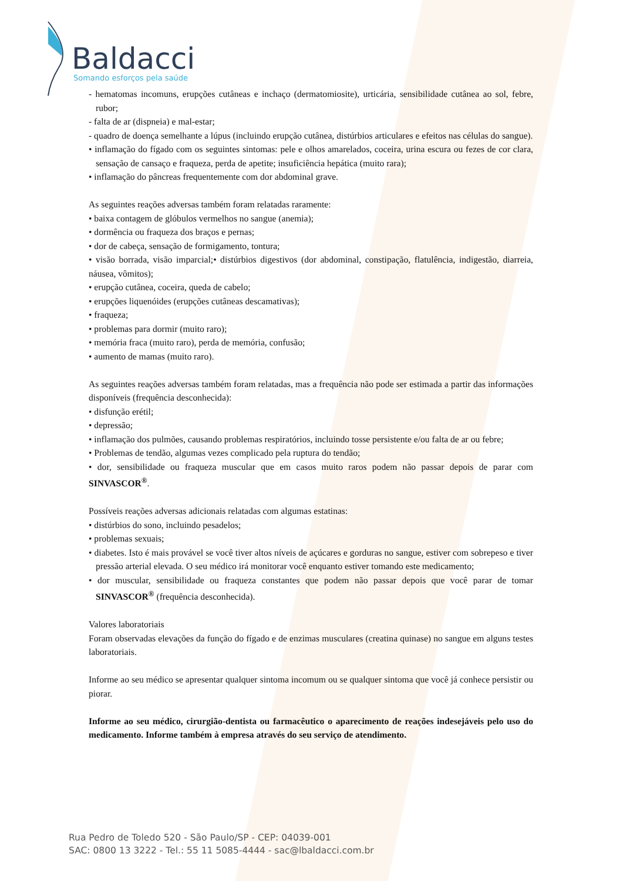Baldacci
Somando esforços pela saúde
- hematomas incomuns, erupções cutâneas e inchaço (dermatomiosite), urticária, sensibilidade cutânea ao sol, febre, rubor;
- falta de ar (dispneia) e mal-estar;
- quadro de doença semelhante a lúpus (incluindo erupção cutânea, distúrbios articulares e efeitos nas células do sangue).
• inflamação do fígado com os seguintes sintomas: pele e olhos amarelados, coceira, urina escura ou fezes de cor clara, sensação de cansaço e fraqueza, perda de apetite; insuficiência hepática (muito rara);
• inflamação do pâncreas frequentemente com dor abdominal grave.
As seguintes reações adversas também foram relatadas raramente:
• baixa contagem de glóbulos vermelhos no sangue (anemia);
• dormência ou fraqueza dos braços e pernas;
• dor de cabeça, sensação de formigamento, tontura;
• visão borrada, visão imparcial;• distúrbios digestivos (dor abdominal, constipação, flatulência, indigestão, diarreia, náusea, vômitos);
• erupção cutânea, coceira, queda de cabelo;
• erupções liquenóides (erupções cutâneas descamativas);
• fraqueza;
• problemas para dormir (muito raro);
• memória fraca (muito raro), perda de memória, confusão;
• aumento de mamas (muito raro).
As seguintes reações adversas também foram relatadas, mas a frequência não pode ser estimada a partir das informações disponíveis (frequência desconhecida):
• disfunção erétil;
• depressão;
• inflamação dos pulmões, causando problemas respiratórios, incluindo tosse persistente e/ou falta de ar ou febre;
• Problemas de tendão, algumas vezes complicado pela ruptura do tendão;
• dor, sensibilidade ou fraqueza muscular que em casos muito raros podem não passar depois de parar com SINVASCOR<sup>®</sup>.
Possíveis reações adversas adicionais relatadas com algumas estatinas:
• distúrbios do sono, incluindo pesadelos;
• problemas sexuais;
• diabetes. Isto é mais provável se você tiver altos níveis de açúcares e gorduras no sangue, estiver com sobrepeso e tiver pressão arterial elevada. O seu médico irá monitorar você enquanto estiver tomando este medicamento;
• dor muscular, sensibilidade ou fraqueza constantes que podem não passar depois que você parar de tomar SINVASCOR<sup>®</sup> (frequência desconhecida).
Valores laboratoriais
Foram observadas elevações da função do fígado e de enzimas musculares (creatina quinase) no sangue em alguns testes laboratoriais.
Informe ao seu médico se apresentar qualquer sintoma incomum ou se qualquer sintoma que você já conhece persistir ou piorar.
Informe ao seu médico, cirurgião-dentista ou farmacêutico o aparecimento de reações indesejáveis pelo uso do medicamento. Informe também à empresa através do seu serviço de atendimento.
Rua Pedro de Toledo 520 - São Paulo/SP - CEP: 04039-001
SAC: 0800 13 3222 - Tel.: 55 11 5085-4444 - sac@lbaldacci.com.br